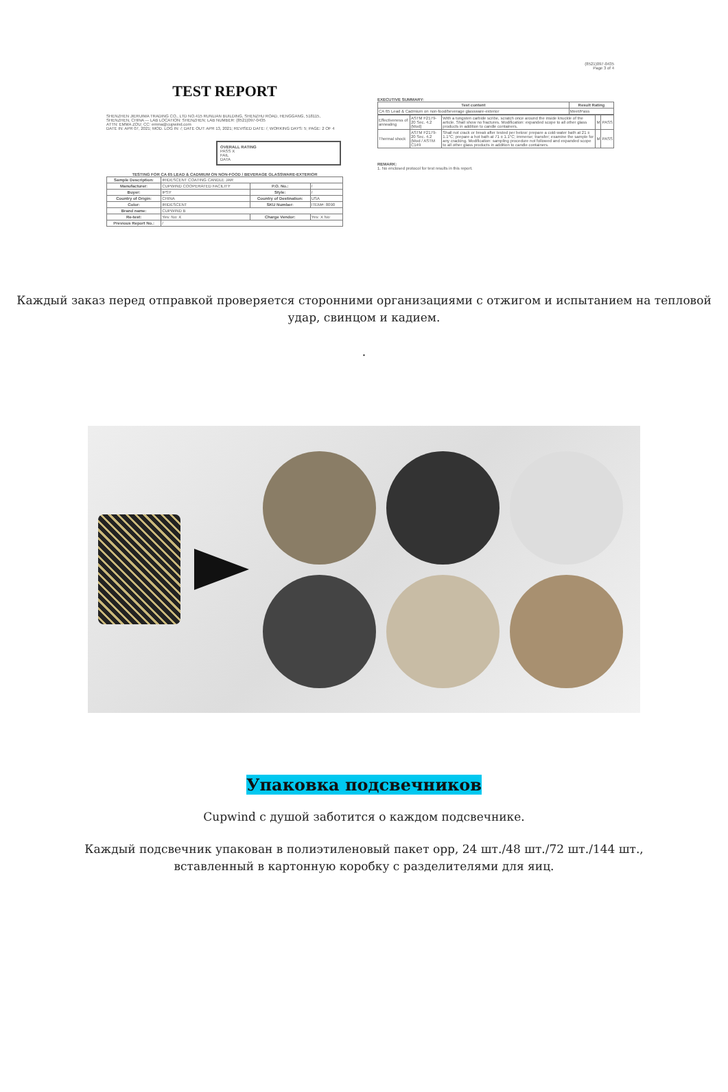TEST REPORT
SHENZHEN JIERUIMA TRADING CO., LTD NO.415 RUNLIAN BUILDING, SHENZHU ROAD, HENGGANG, 518115, SHENZHEN, CHINA — LAB LOCATION: SHENZHEN; LAB NUMBER: (8521)097-0435
ATTN: EMMA ZOU; CC: emma@cupwind.com
DATE IN: APR 07, 2021; MOD. LOG IN: /; DATE OUT: APR 13, 2021; REVISED DATE: /; WORKING DAYS: 5; PAGE: 2 OF 4
OVERALL RATING
PASS X
FAIL
DATA
TESTING FOR CA 65 LEAD & CADMIUM ON NON-FOOD / BEVERAGE GLASSWARE-EXTERIOR
| Sample Description: | IRIDESCENT COATING CANDLE JAR | | |
| Manufacturer: | CUPWIND COOPERATED FACILITY | P.O. No.: | / |
| Buyer: | IPSY | Style: | / |
| Country of Origin: | CHINA | Country of Destination: | USA |
| Color: | IRIDESCENT | SKU Number: | ITEM#: 8090 |
| Brand name: | CUPWIND B | | |
| Re-test: | Yes: No: X | Charge Vendor: | Yes: X No: |
| Previous Report No.: | / | | |
(8521)097-0435
Page 3 of 4
EXECUTIVE SUMMARY:
| Test content | Result Rating |
| --- | --- |
| CA 65 Lead & Cadmium on non-food/beverage glassware-exterior | Meet/Pass |
| Effectiveness of annealing | ASTM F2179-20 Sec. 4.2 (Mod) | With a tungsten carbide scribe, scratch once around the inside knuckle of the article. Shall show no fractures. Modification: expanded scope to all other glass products in addition to candle containers. | M | PASS |
| Thermal shock | ASTM F2179-20 Sec. 4.2 (Mod / ASTM C149 | Shall not crack or break after tested per below: prepare a cold-water bath at 21 ± 1.1°C; prepare a hot bath at 71 ± 1.1°C; immerse; transfer; examine the sample for any cracking. Modification: sampling procedure not followed and expanded scope to all other glass products in addition to candle containers. | M | PASS |
REMARK:
1. No enclosed protocol for test results in this report.
Каждый заказ перед отправкой проверяется сторонними организациями с отжигом и испытанием на тепловой удар, свинцом и кадием.
.
Упаковка подсвечников
Cupwind с душой заботится о каждом подсвечнике.
Каждый подсвечник упакован в полиэтиленовый пакет opp, 24 шт./48 шт./72 шт./144 шт.,
вставленный в картонную коробку с разделителями для яиц.